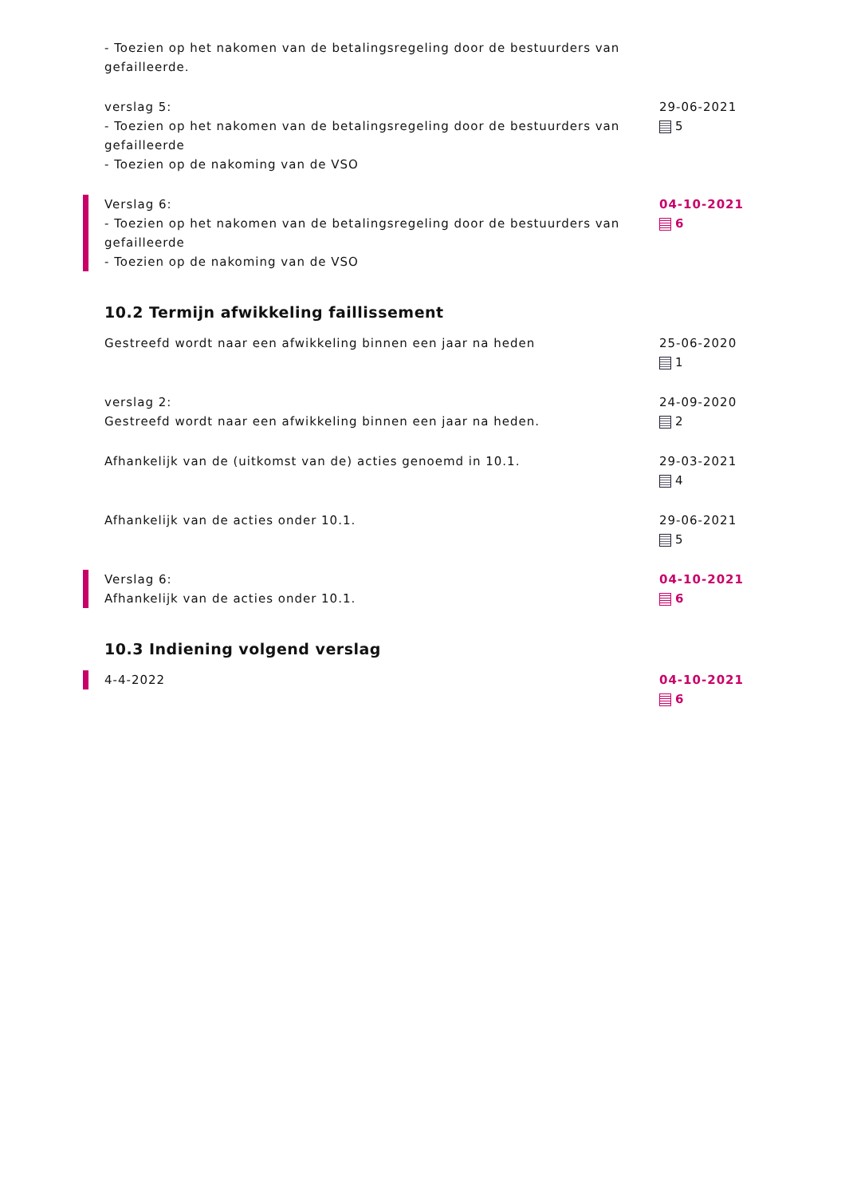- Toezien op het nakomen van de betalingsregeling door de bestuurders van gefailleerde.
verslag 5:
- Toezien op het nakomen van de betalingsregeling door de bestuurders van gefailleerde
- Toezien op de nakoming van de VSO
29-06-2021
5
Verslag 6:
- Toezien op het nakomen van de betalingsregeling door de bestuurders van gefailleerde
- Toezien op de nakoming van de VSO
04-10-2021
6
10.2 Termijn afwikkeling faillissement
Gestreefd wordt naar een afwikkeling binnen een jaar na heden 25-06-2020
1
verslag 2:
Gestreefd wordt naar een afwikkeling binnen een jaar na heden.
24-09-2020
2
Afhankelijk van de (uitkomst van de) acties genoemd in 10.1. 29-03-2021
4
Afhankelijk van de acties onder 10.1. 29-06-2021
5
Verslag 6:
Afhankelijk van de acties onder 10.1.
04-10-2021
6
10.3 Indiening volgend verslag
4-4-2022 04-10-2021
6